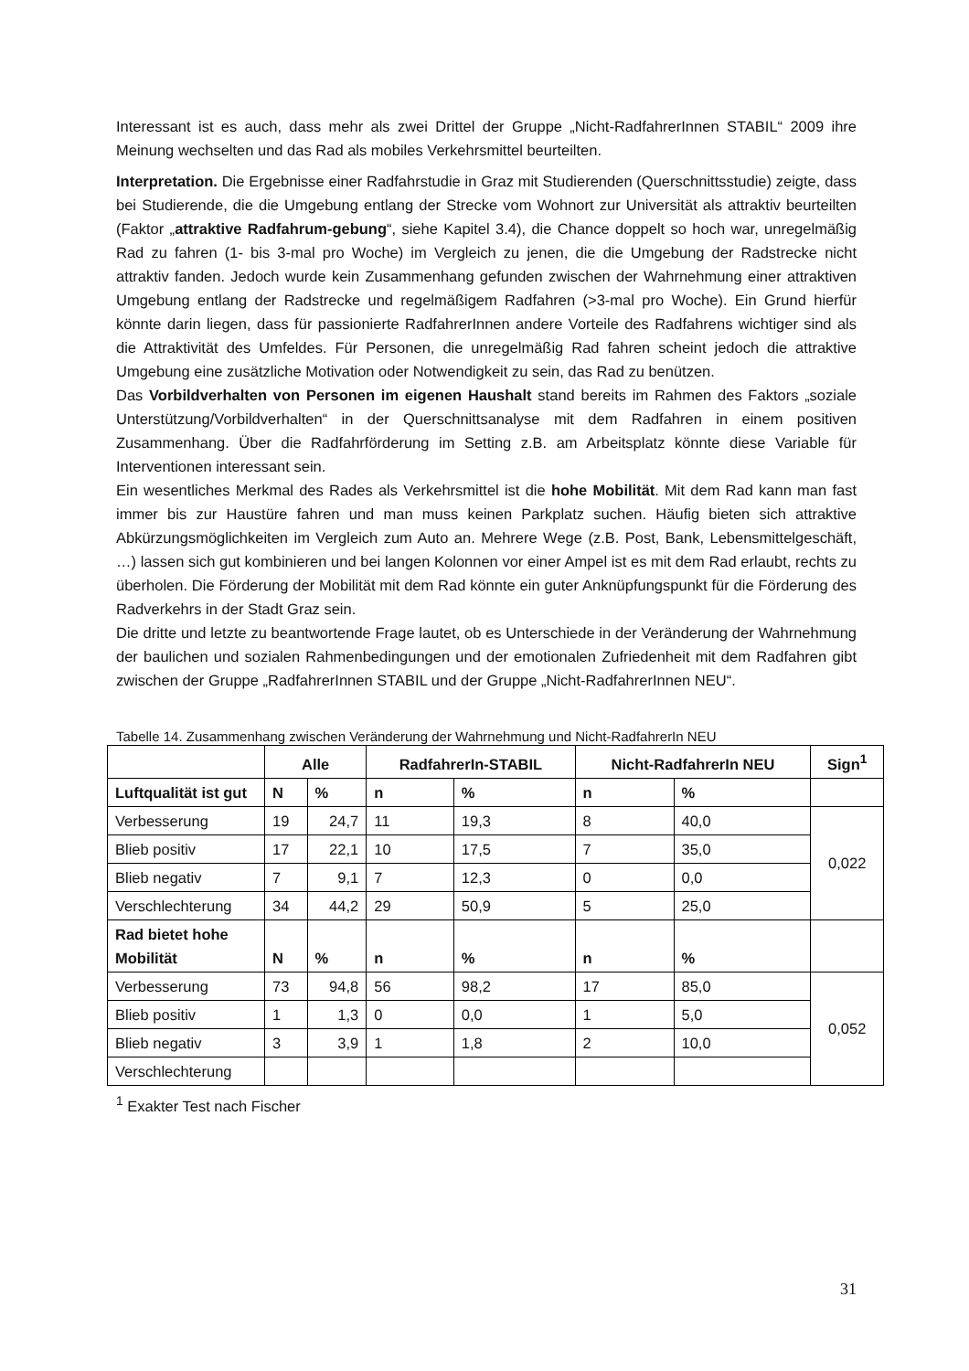Interessant ist es auch, dass mehr als zwei Drittel der Gruppe „Nicht-RadfahrerInnen STABIL“ 2009 ihre Meinung wechselten und das Rad als mobiles Verkehrsmittel beurteilten.
Interpretation. Die Ergebnisse einer Radfahrstudie in Graz mit Studierenden (Querschnittsstudie) zeigte, dass bei Studierende, die die Umgebung entlang der Strecke vom Wohnort zur Universität als attraktiv beurteilten (Faktor „attraktive Radfahrum-gebung“, siehe Kapitel 3.4), die Chance doppelt so hoch war, unregelmäßig Rad zu fahren (1- bis 3-mal pro Woche) im Vergleich zu jenen, die die Umgebung der Radstrecke nicht attraktiv fanden. Jedoch wurde kein Zusammenhang gefunden zwischen der Wahrnehmung einer attraktiven Umgebung entlang der Radstrecke und regelmäßigem Radfahren (>3-mal pro Woche). Ein Grund hierfür könnte darin liegen, dass für passionierte RadfahrerInnen andere Vorteile des Radfahrens wichtiger sind als die Attraktivität des Umfeldes. Für Personen, die unregelmäßig Rad fahren scheint jedoch die attraktive Umgebung eine zusätzliche Motivation oder Notwendigkeit zu sein, das Rad zu benützen.
Das Vorbildverhalten von Personen im eigenen Haushalt stand bereits im Rahmen des Faktors „soziale Unterstützung/Vorbildverhalten“ in der Querschnittsanalyse mit dem Radfahren in einem positiven Zusammenhang. Über die Radfahrförderung im Setting z.B. am Arbeitsplatz könnte diese Variable für Interventionen interessant sein.
Ein wesentliches Merkmal des Rades als Verkehrsmittel ist die hohe Mobilität. Mit dem Rad kann man fast immer bis zur Haustüre fahren und man muss keinen Parkplatz suchen. Häufig bieten sich attraktive Abkürzungsmöglichkeiten im Vergleich zum Auto an. Mehrere Wege (z.B. Post, Bank, Lebensmittelgeschäft, …) lassen sich gut kombinieren und bei langen Kolonnen vor einer Ampel ist es mit dem Rad erlaubt, rechts zu überholen. Die Förderung der Mobilität mit dem Rad könnte ein guter Anknüpfungspunkt für die Förderung des Radverkehrs in der Stadt Graz sein.
Die dritte und letzte zu beantwortende Frage lautet, ob es Unterschiede in der Veränderung der Wahrnehmung der baulichen und sozialen Rahmenbedingungen und der emotionalen Zufriedenheit mit dem Radfahren gibt zwischen der Gruppe „RadfahrerInnen STABIL und der Gruppe „Nicht-RadfahrerInnen NEU“.
Tabelle 14. Zusammenhang zwischen Veränderung der Wahrnehmung und Nicht-RadfahrerIn NEU
| | Alle | | RadfahrerIn-STABIL | | Nicht-RadfahrerIn NEU | | Sign<sup>1</sup> |
| --- | --- | --- | --- | --- | --- | --- | --- |
| Luftqualität ist gut | N | % | n | % | n | % | |
| Verbesserung | 19 | 24,7 | 11 | 19,3 | 8 | 40,0 | 0,022 |
| Blieb positiv | 17 | 22,1 | 10 | 17,5 | 7 | 35,0 | |
| Blieb negativ | 7 | 9,1 | 7 | 12,3 | 0 | 0,0 | |
| Verschlechterung | 34 | 44,2 | 29 | 50,9 | 5 | 25,0 | |
| Rad bietet hohe Mobilität | N | % | n | % | n | % | |
| Verbesserung | 73 | 94,8 | 56 | 98,2 | 17 | 85,0 | 0,052 |
| Blieb positiv | 1 | 1,3 | 0 | 0,0 | 1 | 5,0 | |
| Blieb negativ | 3 | 3,9 | 1 | 1,8 | 2 | 10,0 | |
| Verschlechterung | | | | | | | |
<sup>1</sup> Exakter Test nach Fischer
31